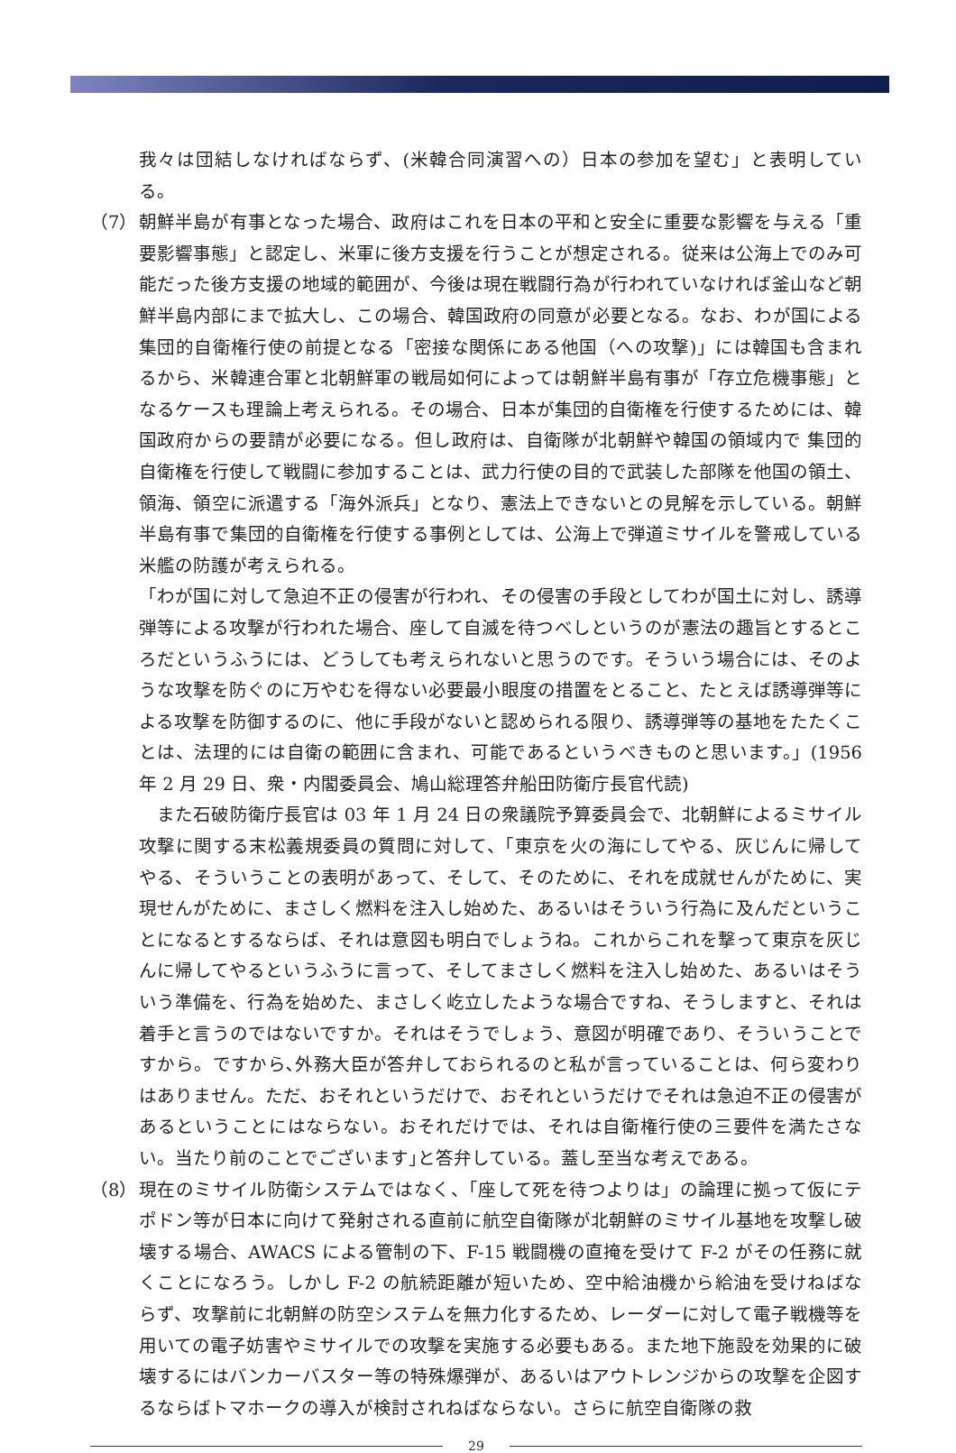我々は団結しなければならず、(米韓合同演習への）日本の参加を望む」と表明している。
（7） 朝鮮半島が有事となった場合、政府はこれを日本の平和と安全に重要な影響を与える「重要影響事態」と認定し、米軍に後方支援を行うことが想定される。従来は公海上でのみ可能だった後方支援の地域的範囲が、今後は現在戦闘行為が行われていなければ釜山など朝鮮半島内部にまで拡大し、この場合、韓国政府の同意が必要となる。なお、わが国による集団的自衛権行使の前提となる「密接な関係にある他国（への攻撃)」には韓国も含まれるから、米韓連合軍と北朝鮮軍の戦局如何によっては朝鮮半島有事が「存立危機事態」となるケースも理論上考えられる。その場合、日本が集団的自衛権を行使するためには、韓国政府からの要請が必要になる。但し政府は、自衛隊が北朝鮮や韓国の領域内で 集団的自衛権を行使して戦闘に参加することは、武力行使の目的で武装した部隊を他国の領土、領海、領空に派遣する「海外派兵」となり、憲法上できないとの見解を示している。朝鮮半島有事で集団的自衛権を行使する事例としては、公海上で弾道ミサイルを警戒している米艦の防護が考えられる。
「わが国に対して急迫不正の侵害が行われ、その侵害の手段としてわが国土に対し、誘導弾等による攻撃が行われた場合、座して自滅を待つべしというのが憲法の趣旨とするところだというふうには、どうしても考えられないと思うのです。そういう場合には、そのような攻撃を防ぐのに万やむを得ない必要最小眼度の措置をとること、たとえば誘導弾等による攻撃を防御するのに、他に手段がないと認められる限り、誘導弾等の基地をたたくことは、法理的には自衛の範囲に含まれ、可能であるというべきものと思います。」(1956 年 2 月 29 日、衆・内閣委員会、鳩山総理答弁船田防衛庁長官代読)
　また石破防衛庁長官は 03 年 1 月 24 日の衆議院予算委員会で、北朝鮮によるミサイル攻撃に関する末松義規委員の質問に対して、「東京を火の海にしてやる、灰じんに帰してやる、そういうことの表明があって、そして、そのために、それを成就せんがために、実現せんがために、まさしく燃料を注入し始めた、あるいはそういう行為に及んだということになるとするならば、それは意図も明白でしょうね。これからこれを撃って東京を灰じんに帰してやるというふうに言って、そしてまさしく燃料を注入し始めた、あるいはそういう準備を、行為を始めた、まさしく屹立したような場合ですね、そうしますと、それは着手と言うのではないですか。それはそうでしょう、意図が明確であり、そういうことですから。ですから､外務大臣が答弁しておられるのと私が言っていることは、何ら変わりはありません。ただ、おそれというだけで、おそれというだけでそれは急迫不正の侵害があるということにはならない。おそれだけでは、それは自衛権行使の三要件を満たさない。当たり前のことでございます｣と答弁している。蓋し至当な考えである。
（8） 現在のミサイル防衛システムではなく、「座して死を待つよりは」の論理に拠って仮にテポドン等が日本に向けて発射される直前に航空自衛隊が北朝鮮のミサイル基地を攻撃し破壊する場合、AWACS による管制の下、F-15 戦闘機の直掩を受けて F-2 がその任務に就くことになろう。しかし F-2 の航続距離が短いため、空中給油機から給油を受けねばならず、攻撃前に北朝鮮の防空システムを無力化するため、レーダーに対して電子戦機等を用いての電子妨害やミサイルでの攻撃を実施する必要もある。また地下施設を効果的に破壊するにはバンカーバスター等の特殊爆弾が、あるいはアウトレンジからの攻撃を企図するならばトマホークの導入が検討されねばならない。さらに航空自衛隊の救
29